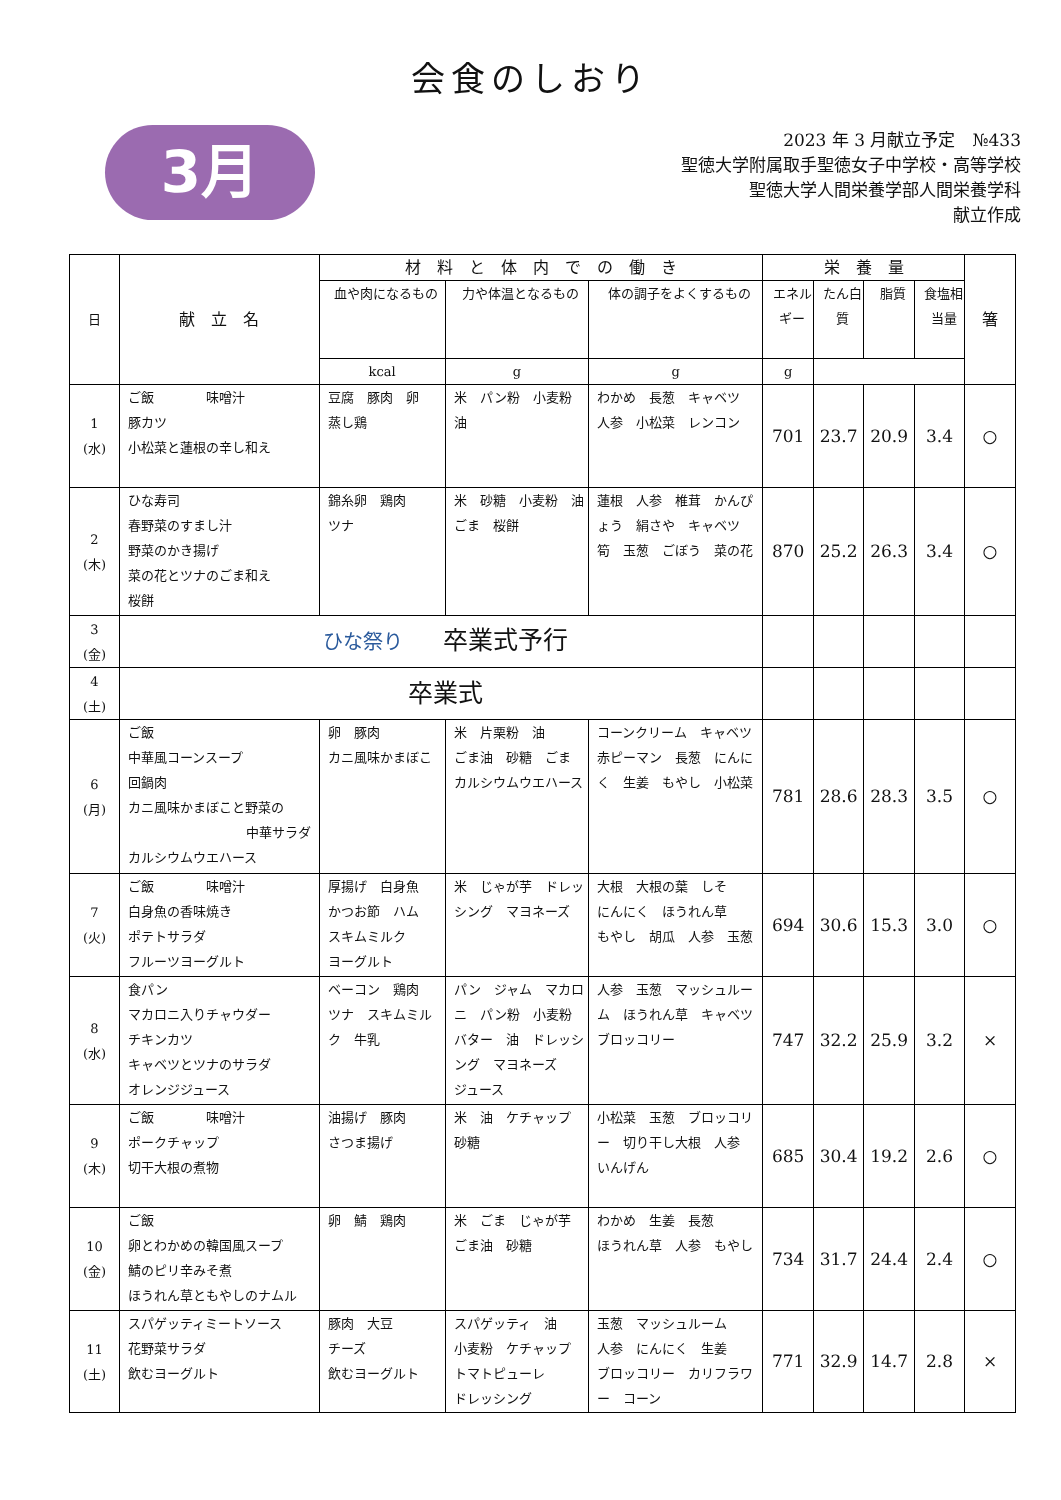会食のしおり
3月
2023 年 3 月献立予定　№433
聖徳大学附属取手聖徳女子中学校・高等学校
聖徳大学人間栄養学部人間栄養学科
献立作成
| 日 | 献 立 名 | 材 料 と 体 内 で の 働 き | | | 栄 養 量 | | | | 箸 |
| --- | --- | --- | --- | --- | --- | --- | --- | --- | --- |
| | | 血や肉になるもの | 力や体温となるもの | 体の調子をよくするもの | エネルギー | たん白質 | 脂質 | 食塩相当量 | |
| | | kcal | g | g | g | | | | |
| 1 (水) | ご飯 味噌汁 豚カツ 小松菜と蓮根の辛し和え | 豆腐 豚肉 卵 蒸し鶏 | 米 パン粉 小麦粉 油 | わかめ 長葱 キャベツ 人参 小松菜 レンコン | 701 | 23.7 | 20.9 | 3.4 | ○ |
| 2 (木) | ひな寿司 春野菜のすまし汁 野菜のかき揚げ 菜の花とツナのごま和え 桜餅 | 錦糸卵 鶏肉 ツナ | 米 砂糖 小麦粉 油 ごま 桜餅 | 蓮根 人参 椎茸 かんぴょう 絹さや キャベツ 筍 玉葱 ごぼう 菜の花 | 870 | 25.2 | 26.3 | 3.4 | ○ |
| 3 (金) | ひな祭り 卒業式予行 | | | | | | | | |
| 4 (土) | 卒業式 | | | | | | | | |
| 6 (月) | ご飯 中華風コーンスープ 回鍋肉 カニ風味かまぼこと野菜の 中華サラダ カルシウムウエハース | 卵 豚肉 カニ風味かまぼこ | 米 片栗粉 油 ごま油 砂糖 ごま カルシウムウエハース | コーンクリーム キャベツ 赤ピーマン 長葱 にんにく 生姜 もやし 小松菜 | 781 | 28.6 | 28.3 | 3.5 | ○ |
| 7 (火) | ご飯 味噌汁 白身魚の香味焼き ポテトサラダ フルーツヨーグルト | 厚揚げ 白身魚 かつお節 ハム スキムミルク ヨーグルト | 米 じゃが芋 ドレッシング マヨネーズ | 大根 大根の葉 しそ にんにく ほうれん草 もやし 胡瓜 人参 玉葱 | 694 | 30.6 | 15.3 | 3.0 | ○ |
| 8 (水) | 食パン マカロニ入りチャウダー チキンカツ キャベツとツナのサラダ オレンジジュース | ベーコン 鶏肉 ツナ スキムミルク 牛乳 | パン ジャム マカロニ パン粉 小麦粉 バター 油 ドレッシング マヨネーズ ジュース | 人参 玉葱 マッシュルーム ほうれん草 キャベツ ブロッコリー | 747 | 32.2 | 25.9 | 3.2 | × |
| 9 (木) | ご飯 味噌汁 ポークチャップ 切干大根の煮物 | 油揚げ 豚肉 さつま揚げ | 米 油 ケチャップ 砂糖 | 小松菜 玉葱 ブロッコリー 切り干し大根 人参 いんげん | 685 | 30.4 | 19.2 | 2.6 | ○ |
| 10 (金) | ご飯 卵とわかめの韓国風スープ 鯖のピリ辛みそ煮 ほうれん草ともやしのナムル | 卵 鯖 鶏肉 | 米 ごま じゃが芋 ごま油 砂糖 | わかめ 生姜 長葱 ほうれん草 人参 もやし | 734 | 31.7 | 24.4 | 2.4 | ○ |
| 11 (土) | スパゲッティミートソース 花野菜サラダ 飲むヨーグルト | 豚肉 大豆 チーズ 飲むヨーグルト | スパゲッティ 油 小麦粉 ケチャップ トマトピューレ ドレッシング | 玉葱 マッシュルーム 人参 にんにく 生姜 ブロッコリー カリフラワー コーン | 771 | 32.9 | 14.7 | 2.8 | × |